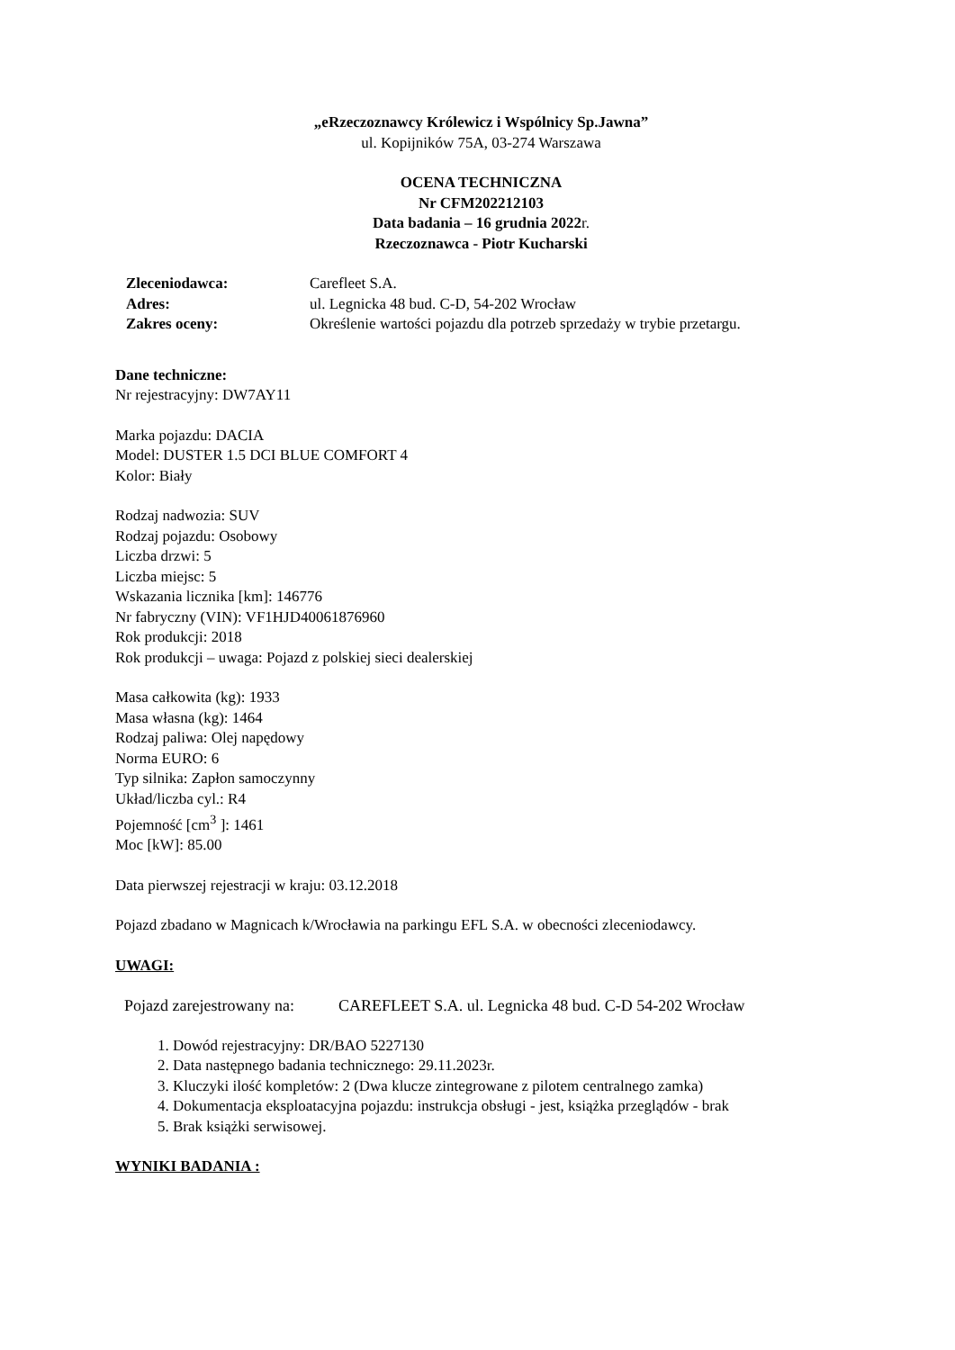„eRzeczoznawcy Królewicz i Wspólnicy Sp.Jawna”
ul. Kopijników 75A, 03-274 Warszawa
OCENA TECHNICZNA
Nr CFM202212103
Data badania – 16 grudnia 2022r.
Rzeczoznawca - Piotr Kucharski
| Zleceniodawca: | Carefleet S.A. |
| Adres: | ul. Legnicka 48 bud. C-D, 54-202 Wrocław |
| Zakres oceny: | Określenie wartości pojazdu dla potrzeb sprzedaży w trybie przetargu. |
Dane techniczne:
Nr rejestracyjny: DW7AY11
Marka pojazdu: DACIA
Model: DUSTER 1.5 DCI BLUE COMFORT 4
Kolor: Biały
Rodzaj nadwozia: SUV
Rodzaj pojazdu: Osobowy
Liczba drzwi: 5
Liczba miejsc: 5
Wskazania licznika [km]: 146776
Nr fabryczny (VIN): VF1HJD40061876960
Rok produkcji: 2018
Rok produkcji – uwaga: Pojazd z polskiej sieci dealerskiej
Masa całkowita (kg): 1933
Masa własna (kg): 1464
Rodzaj paliwa: Olej napędowy
Norma EURO: 6
Typ silnika: Zapłon samoczynny
Układ/liczba cyl.: R4
Pojemność [cm<sup>3</sup> ]: 1461
Moc [kW]: 85.00
Data pierwszej rejestracji w kraju: 03.12.2018
Pojazd zbadano w Magnicach k/Wrocławia na parkingu EFL S.A. w obecności zleceniodawcy.
UWAGI:
| Pojazd zarejestrowany na: | CAREFLEET S.A. ul. Legnicka 48 bud. C-D 54-202 Wrocław |
1. Dowód rejestracyjny: DR/BAO 5227130
2. Data następnego badania technicznego: 29.11.2023r.
3. Kluczyki ilość kompletów: 2 (Dwa klucze zintegrowane z pilotem centralnego zamka)
4. Dokumentacja eksploatacyjna pojazdu: instrukcja obsługi - jest, książka przeglądów - brak
5. Brak książki serwisowej.
WYNIKI BADANIA :